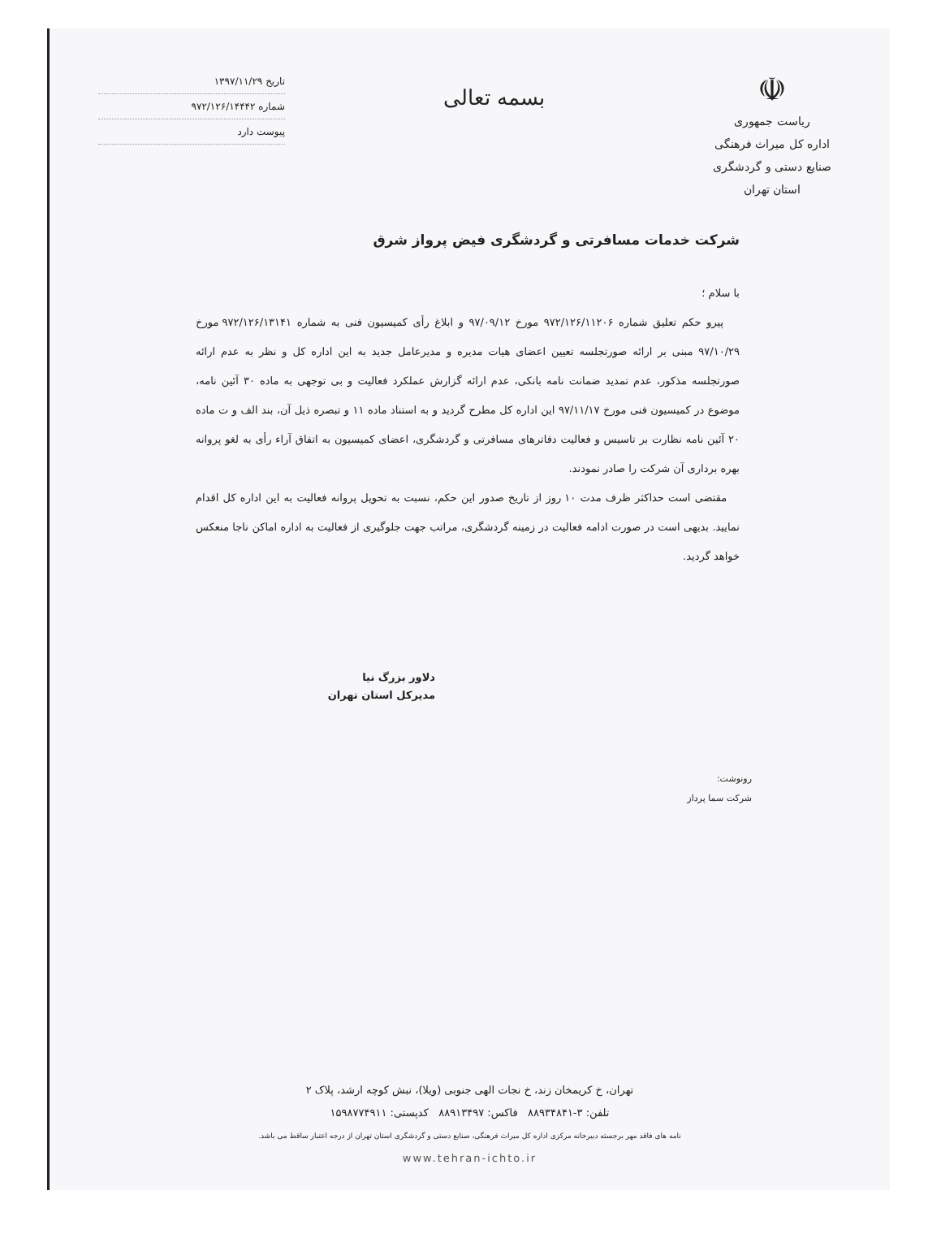☫
ریاست جمهوری
اداره کل میراث فرهنگی
صنایع دستی و گردشگری
استان تهران
بسمه تعالی
تاریخ ۱۳۹۷/۱۱/۲۹
شماره ۹۷۲/۱۲۶/۱۴۴۴۲
پیوست دارد
شرکت خدمات مسافرتی و گردشگری فیض پرواز شرق
با سلام ؛
پیرو حکم تعلیق شماره ۹۷۲/۱۲۶/۱۱۲۰۶ مورخ ۹۷/۰۹/۱۲ و ابلاغ رأی کمیسیون فنی به شماره ۹۷۲/۱۲۶/۱۳۱۴۱ مورخ ۹۷/۱۰/۲۹ مبنی بر ارائه صورتجلسه تعیین اعضای هیات مدیره و مدیرعامل جدید به این اداره کل و نظر به عدم ارائه صورتجلسه مذکور، عدم تمدید ضمانت نامه بانکی، عدم ارائه گزارش عملکرد فعالیت و بی توجهی به ماده ۳۰ آئین نامه، موضوع در کمیسیون فنی مورخ ۹۷/۱۱/۱۷ این اداره کل مطرح گردید و به استناد ماده ۱۱ و تبصره ذیل آن، بند الف و ت ماده ۲۰ آئین نامه نظارت بر تاسیس و فعالیت دفاترهای مسافرتی و گردشگری، اعضای کمیسیون به اتفاق آراء رأی به لغو پروانه بهره برداری آن شرکت را صادر نمودند.
مقتضی است حداکثر ظرف مدت ۱۰ روز از تاریخ صدور این حکم، نسبت به تحویل پروانه فعالیت به این اداره کل اقدام نمایید. بدیهی است در صورت ادامه فعالیت در زمینه گردشگری، مراتب جهت جلوگیری از فعالیت به اداره اماکن ناجا منعکس خواهد گردید.
دلاور بزرگ نیا
مدیرکل استان تهران
رونوشت:
شرکت سما پرداز
تهران، خ کریمخان زند، خ نجات الهی جنوبی (ویلا)، نبش کوچه ارشد، پلاک ۲
تلفن: ۳-۸۸۹۳۴۸۴۱ فاکس: ۸۸۹۱۳۴۹۷ کدپستی: ۱۵۹۸۷۷۴۹۱۱
نامه های فاقد مهر برجسته دبیرخانه مرکزی اداره کل میراث فرهنگی، صنایع دستی و گردشگری استان تهران از درجه اعتبار ساقط می باشد.
www.tehran-ichto.ir